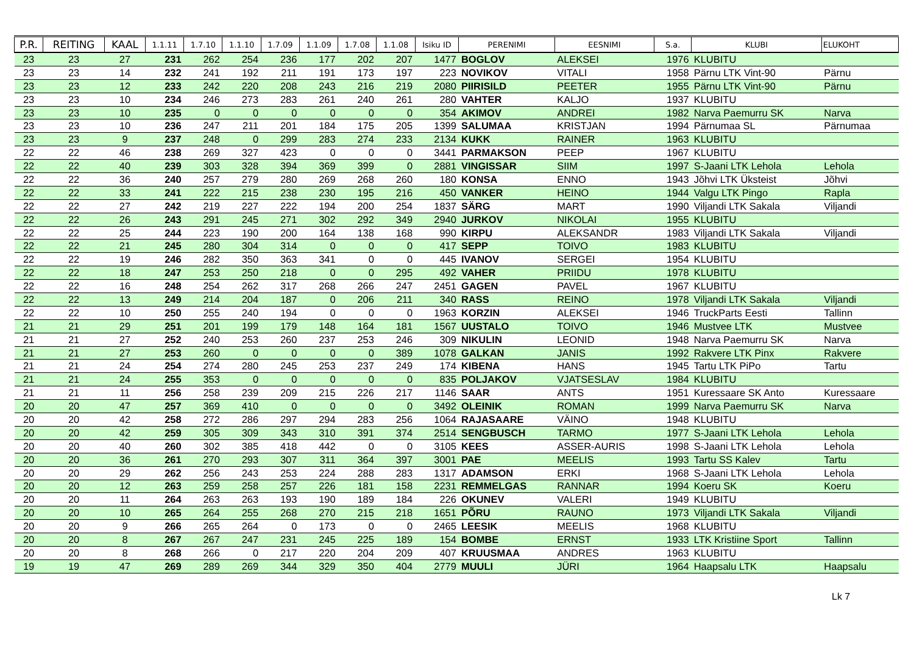| P.R. | REITING | KAAL | 1.1.11 | 1.7.10 | 1.1.10 | 1.7.09 | 1.1.09 | 1.7.08 | 1.1.08 | Isiku ID | PERENIMI | EESNIMI | S.a. | KLUBI | ELUKOHT |
| --- | --- | --- | --- | --- | --- | --- | --- | --- | --- | --- | --- | --- | --- | --- | --- |
| 23 | 23 | 27 | 231 | 262 | 254 | 236 | 177 | 202 | 207 | 1477 | BOGLOV | ALEKSEI | 1976 | KLUBITU | |
| 23 | 23 | 14 | 232 | 241 | 192 | 211 | 191 | 173 | 197 | 223 | NOVIKOV | VITALI | 1958 | Pärnu LTK Vint-90 | Pärnu |
| 23 | 23 | 12 | 233 | 242 | 220 | 208 | 243 | 216 | 219 | 2080 | PIIRISILD | PEETER | 1955 | Pärnu LTK Vint-90 | Pärnu |
| 23 | 23 | 10 | 234 | 246 | 273 | 283 | 261 | 240 | 261 | 280 | VAHTER | KALJO | 1937 | KLUBITU | |
| 23 | 23 | 10 | 235 | 0 | 0 | 0 | 0 | 0 | 0 | 354 | AKIMOV | ANDREI | 1982 | Narva Paemurru SK | Narva |
| 23 | 23 | 10 | 236 | 247 | 211 | 201 | 184 | 175 | 205 | 1399 | SALUMAA | KRISTJAN | 1994 | Pärnumaa SL | Pärnumaa |
| 23 | 23 | 9 | 237 | 248 | 0 | 299 | 283 | 274 | 233 | 2134 | KUKK | RAINER | 1963 | KLUBITU | |
| 22 | 22 | 46 | 238 | 269 | 327 | 423 | 0 | 0 | 0 | 3441 | PARMAKSON | PEEP | 1967 | KLUBITU | |
| 22 | 22 | 40 | 239 | 303 | 328 | 394 | 369 | 399 | 0 | 2881 | VINGISSAR | SIIM | 1997 | S-Jaani LTK Lehola | Lehola |
| 22 | 22 | 36 | 240 | 257 | 279 | 280 | 269 | 268 | 260 | 180 | KONSA | ENNO | 1943 | Jõhvi LTK Üksteist | Jõhvi |
| 22 | 22 | 33 | 241 | 222 | 215 | 238 | 230 | 195 | 216 | 450 | VANKER | HEINO | 1944 | Valgu LTK Pingo | Rapla |
| 22 | 22 | 27 | 242 | 219 | 227 | 222 | 194 | 200 | 254 | 1837 | SÄRG | MART | 1990 | Viljandi LTK Sakala | Viljandi |
| 22 | 22 | 26 | 243 | 291 | 245 | 271 | 302 | 292 | 349 | 2940 | JURKOV | NIKOLAI | 1955 | KLUBITU | |
| 22 | 22 | 25 | 244 | 223 | 190 | 200 | 164 | 138 | 168 | 990 | KIRPU | ALEKSANDR | 1983 | Viljandi LTK Sakala | Viljandi |
| 22 | 22 | 21 | 245 | 280 | 304 | 314 | 0 | 0 | 0 | 417 | SEPP | TOIVO | 1983 | KLUBITU | |
| 22 | 22 | 19 | 246 | 282 | 350 | 363 | 341 | 0 | 0 | 445 | IVANOV | SERGEI | 1954 | KLUBITU | |
| 22 | 22 | 18 | 247 | 253 | 250 | 218 | 0 | 0 | 295 | 492 | VAHER | PRIIDU | 1978 | KLUBITU | |
| 22 | 22 | 16 | 248 | 254 | 262 | 317 | 268 | 266 | 247 | 2451 | GAGEN | PAVEL | 1967 | KLUBITU | |
| 22 | 22 | 13 | 249 | 214 | 204 | 187 | 0 | 206 | 211 | 340 | RASS | REINO | 1978 | Viljandi LTK Sakala | Viljandi |
| 22 | 22 | 10 | 250 | 255 | 240 | 194 | 0 | 0 | 0 | 1963 | KORZIN | ALEKSEI | 1946 | TruckParts Eesti | Tallinn |
| 21 | 21 | 29 | 251 | 201 | 199 | 179 | 148 | 164 | 181 | 1567 | UUSTALO | TOIVO | 1946 | Mustvee LTK | Mustvee |
| 21 | 21 | 27 | 252 | 240 | 253 | 260 | 237 | 253 | 246 | 309 | NIKULIN | LEONID | 1948 | Narva Paemurru SK | Narva |
| 21 | 21 | 27 | 253 | 260 | 0 | 0 | 0 | 0 | 389 | 1078 | GALKAN | JANIS | 1992 | Rakvere LTK Pinx | Rakvere |
| 21 | 21 | 24 | 254 | 274 | 280 | 245 | 253 | 237 | 249 | 174 | KIBENA | HANS | 1945 | Tartu LTK PiPo | Tartu |
| 21 | 21 | 24 | 255 | 353 | 0 | 0 | 0 | 0 | 0 | 835 | POLJAKOV | VJATSESLAV | 1984 | KLUBITU | |
| 21 | 21 | 11 | 256 | 258 | 239 | 209 | 215 | 226 | 217 | 1146 | SAAR | ANTS | 1951 | Kuressaare SK Anto | Kuressaare |
| 20 | 20 | 47 | 257 | 369 | 410 | 0 | 0 | 0 | 0 | 3492 | OLEINIK | ROMAN | 1999 | Narva Paemurru SK | Narva |
| 20 | 20 | 42 | 258 | 272 | 286 | 297 | 294 | 283 | 256 | 1064 | RAJASAARE | VÄINO | 1948 | KLUBITU | |
| 20 | 20 | 42 | 259 | 305 | 309 | 343 | 310 | 391 | 374 | 2514 | SENGBUSCH | TARMO | 1977 | S-Jaani LTK Lehola | Lehola |
| 20 | 20 | 40 | 260 | 302 | 385 | 418 | 442 | 0 | 0 | 3105 | KEES | ASSER-AURIS | 1998 | S-Jaani LTK Lehola | Lehola |
| 20 | 20 | 36 | 261 | 270 | 293 | 307 | 311 | 364 | 397 | 3001 | PAE | MEELIS | 1993 | Tartu SS Kalev | Tartu |
| 20 | 20 | 29 | 262 | 256 | 243 | 253 | 224 | 288 | 283 | 1317 | ADAMSON | ERKI | 1968 | S-Jaani LTK Lehola | Lehola |
| 20 | 20 | 12 | 263 | 259 | 258 | 257 | 226 | 181 | 158 | 2231 | REMMELGAS | RANNAR | 1994 | Koeru SK | Koeru |
| 20 | 20 | 11 | 264 | 263 | 263 | 193 | 190 | 189 | 184 | 226 | OKUNEV | VALERI | 1949 | KLUBITU | |
| 20 | 20 | 10 | 265 | 264 | 255 | 268 | 270 | 215 | 218 | 1651 | PÕRU | RAUNO | 1973 | Viljandi LTK Sakala | Viljandi |
| 20 | 20 | 9 | 266 | 265 | 264 | 0 | 173 | 0 | 0 | 2465 | LEESIK | MEELIS | 1968 | KLUBITU | |
| 20 | 20 | 8 | 267 | 267 | 247 | 231 | 245 | 225 | 189 | 154 | BOMBE | ERNST | 1933 | LTK Kristiine Sport | Tallinn |
| 20 | 20 | 8 | 268 | 266 | 0 | 217 | 220 | 204 | 209 | 407 | KRUUSMAA | ANDRES | 1963 | KLUBITU | |
| 19 | 19 | 47 | 269 | 289 | 269 | 344 | 329 | 350 | 404 | 2779 | MUULI | JÜRI | 1964 | Haapsalu LTK | Haapsalu |
Lk 7